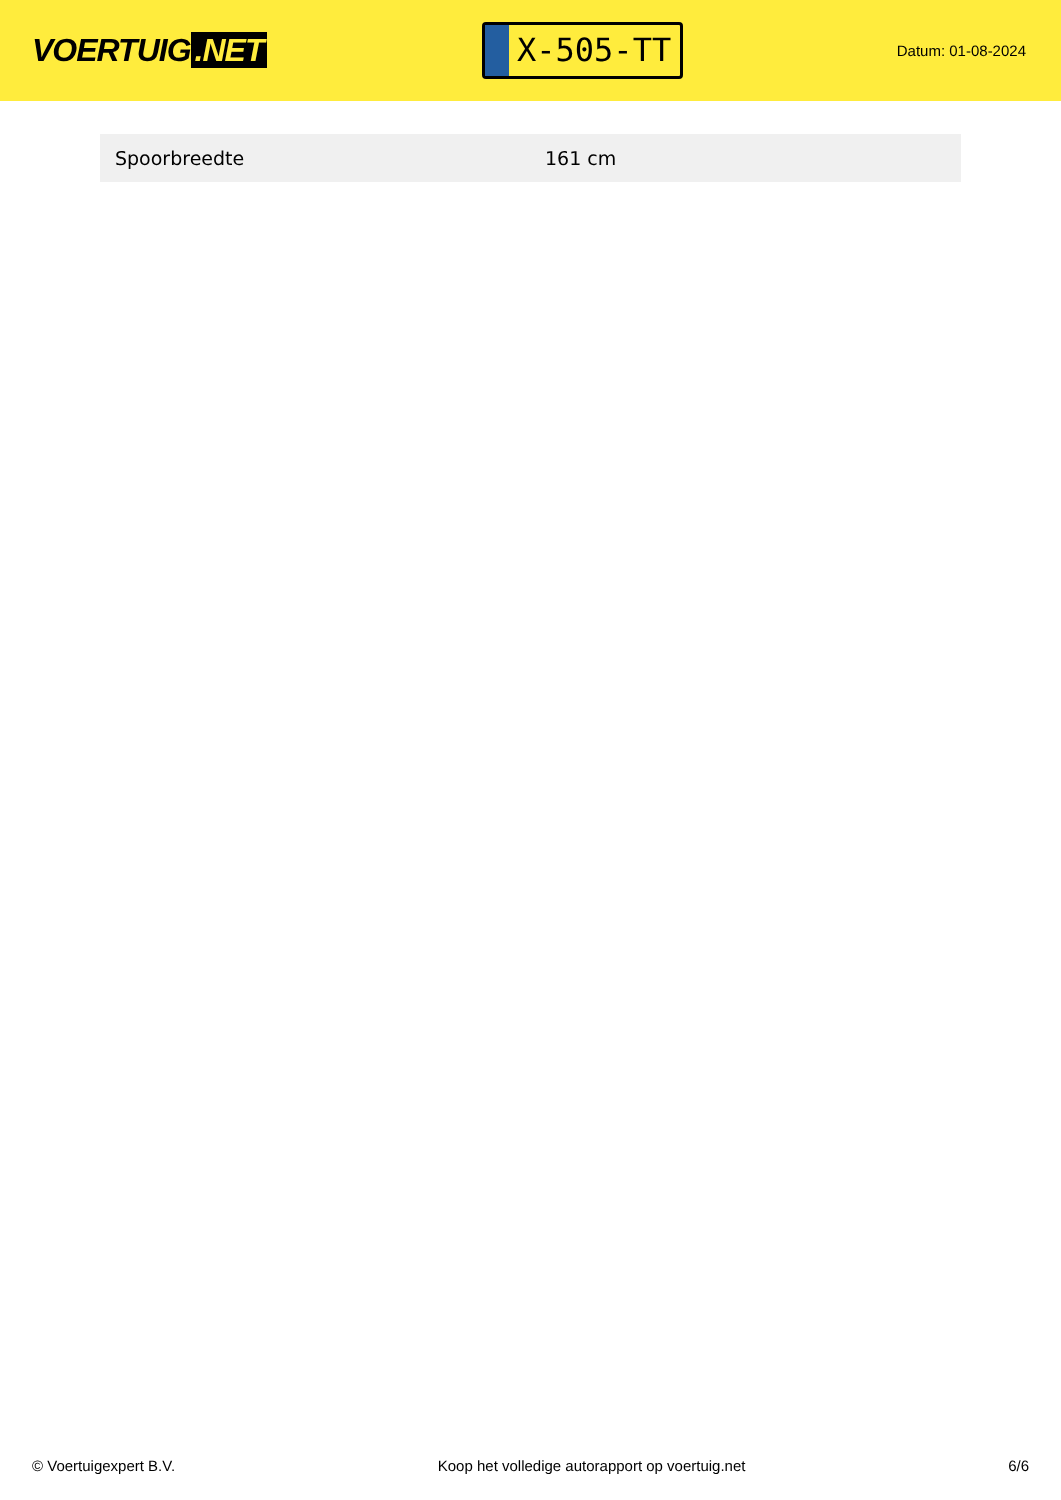VOERTUIG.NET
X-505-TT
Datum: 01-08-2024
| Spoorbreedte | 161 cm |
© Voertuigexpert B.V. Koop het volledige autorapport op voertuig.net 6/6